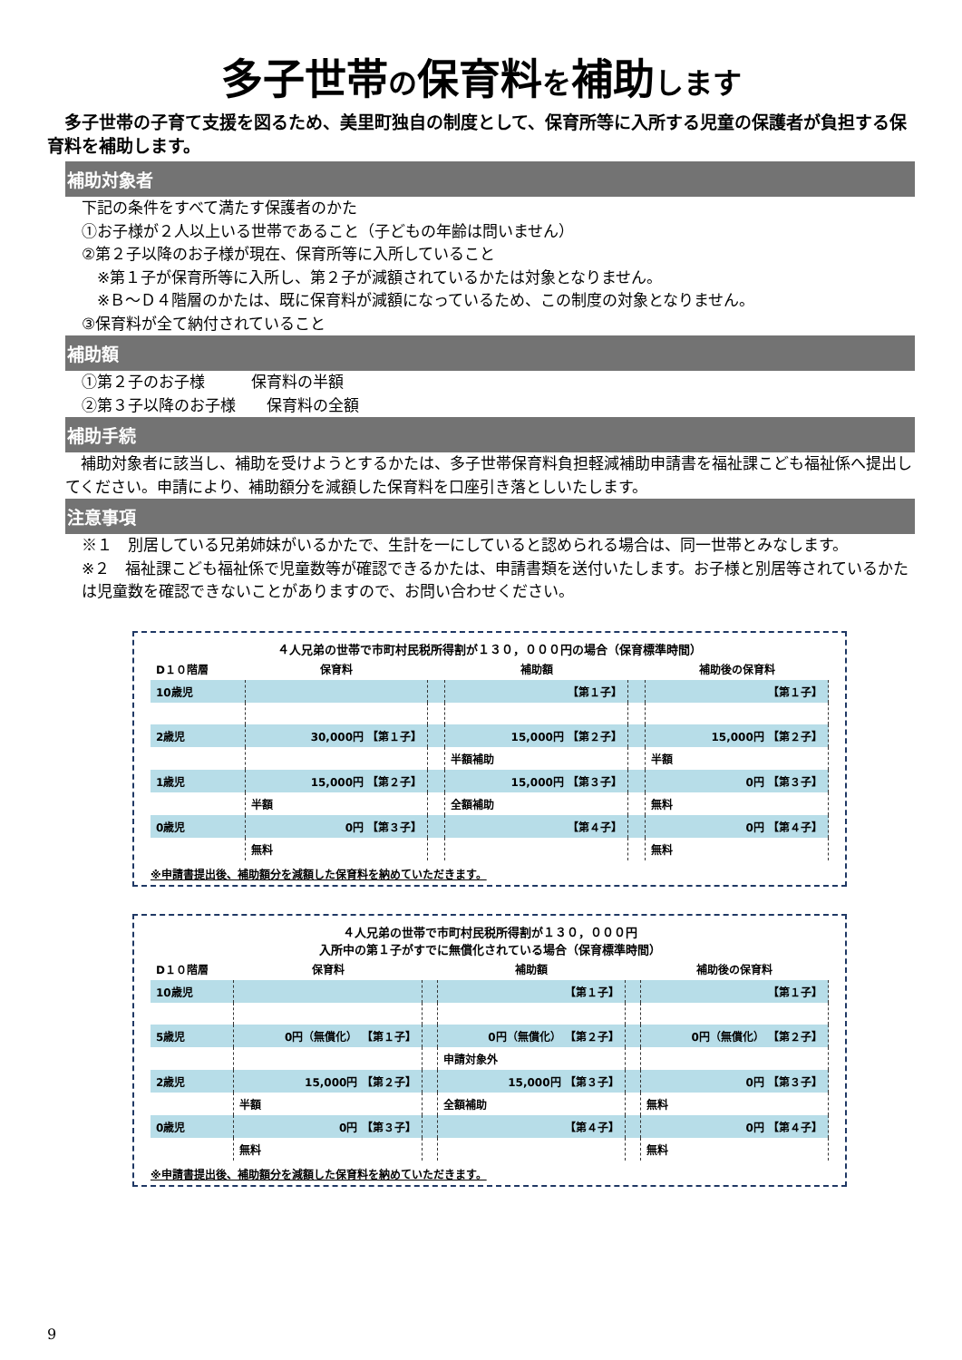多子世帯の保育料を補助します
多子世帯の子育て支援を図るため、美里町独自の制度として、保育所等に入所する児童の保護者が負担する保育料を補助します。
補助対象者
下記の条件をすべて満たす保護者のかた
①お子様が２人以上いる世帯であること（子どもの年齢は問いません）
②第２子以降のお子様が現在、保育所等に入所していること
 ※第１子が保育所等に入所し、第２子が減額されているかたは対象となりません。
 ※Ｂ～Ｄ４階層のかたは、既に保育料が減額になっているため、この制度の対象となりません。
③保育料が全て納付されていること
補助額
①第２子のお子様   保育料の半額
②第３子以降のお子様  保育料の全額
補助手続
補助対象者に該当し、補助を受けようとするかたは、多子世帯保育料負担軽減補助申請書を福祉課こども福祉係へ提出してください。申請により、補助額分を減額した保育料を口座引き落としいたします。
注意事項
※１　別居している兄弟姉妹がいるかたで、生計を一にしていると認められる場合は、同一世帯とみなします。
※２　福祉課こども福祉係で児童数等が確認できるかたは、申請書類を送付いたします。お子様と別居等されているかたは児童数を確認できないことがありますので、お問い合わせください。
４人兄弟の世帯で市町村民税所得割が１３０，０００円の場合（保育標準時間）
| D１０階層 | 保育料 | | 補助額 | | 補助後の保育料 |
| --- | --- | --- | --- | --- | --- |
| 10歳児 | | | 【第１子】 | | 【第１子】 |
| 2歳児 | 30,000円 【第１子】 | | 15,000円 【第２子】 | | 15,000円 【第２子】 |
| | | | 半額補助 | | 半額 |
| 1歳児 | 15,000円 【第２子】 | | 15,000円 【第３子】 | | 0円 【第３子】 |
| | 半額 | | 全額補助 | | 無料 |
| 0歳児 | 0円 【第３子】 | | 【第４子】 | | 0円 【第４子】 |
| | 無料 | | | | 無料 |
※申請書提出後、補助額分を減額した保育料を納めていただきます。
４人兄弟の世帯で市町村民税所得割が１３０，０００円
入所中の第１子がすでに無償化されている場合（保育標準時間）
| D１０階層 | 保育料 | | 補助額 | | 補助後の保育料 |
| --- | --- | --- | --- | --- | --- |
| 10歳児 | | | 【第１子】 | | 【第１子】 |
| 5歳児 | 0円（無償化） 【第１子】 | | 0円（無償化） 【第２子】 | | 0円（無償化） 【第２子】 |
| | | | 申請対象外 | | |
| 2歳児 | 15,000円 【第２子】 | | 15,000円 【第３子】 | | 0円 【第３子】 |
| | 半額 | | 全額補助 | | 無料 |
| 0歳児 | 0円 【第３子】 | | 【第４子】 | | 0円 【第４子】 |
| | 無料 | | | | 無料 |
※申請書提出後、補助額分を減額した保育料を納めていただきます。
9